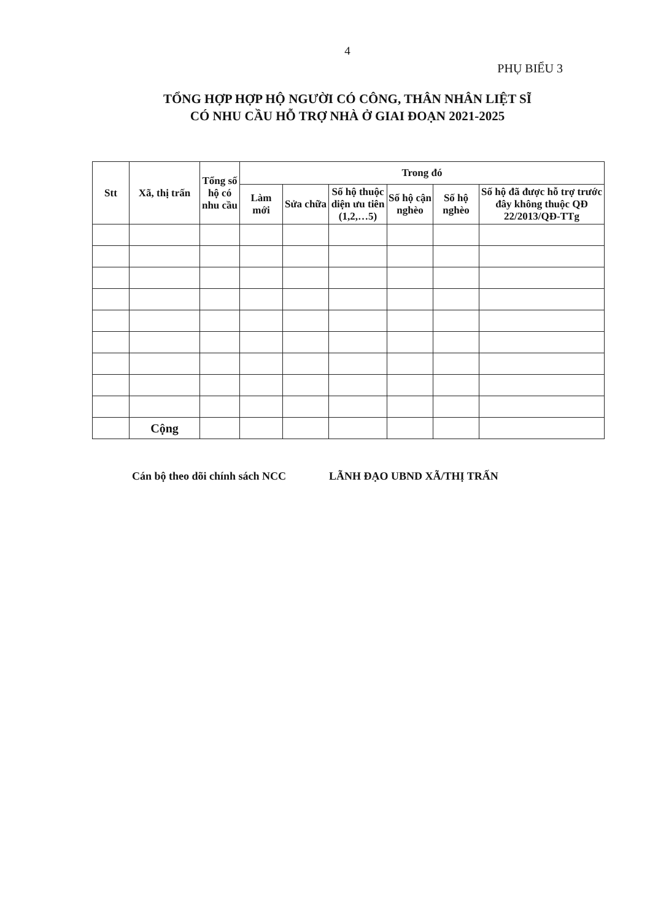4
PHỤ BIỂU 3
TỔNG HỢP HỢP HỘ NGƯỜI CÓ CÔNG, THÂN NHÂN LIỆT SĨ
CÓ NHU CẦU HỖ TRỢ NHÀ Ở GIAI ĐOẠN 2021-2025
| Stt | Xã, thị trấn | Tổng số hộ có nhu cầu | Trong đó | | | | | |
| --- | --- | --- | --- | --- | --- | --- | --- | --- |
| | | | Làm mới | Sửa chữa | Số hộ thuộc diện ưu tiên (1,2,…5) | Số hộ cận nghèo | Số hộ nghèo | Số hộ đã được hỗ trợ trước đây không thuộc QĐ 22/2013/QĐ-TTg |
| | Cộng | | | | | | | |
Cán bộ theo dõi chính sách NCC LÃNH ĐẠO UBND XÃ/THỊ TRẤN